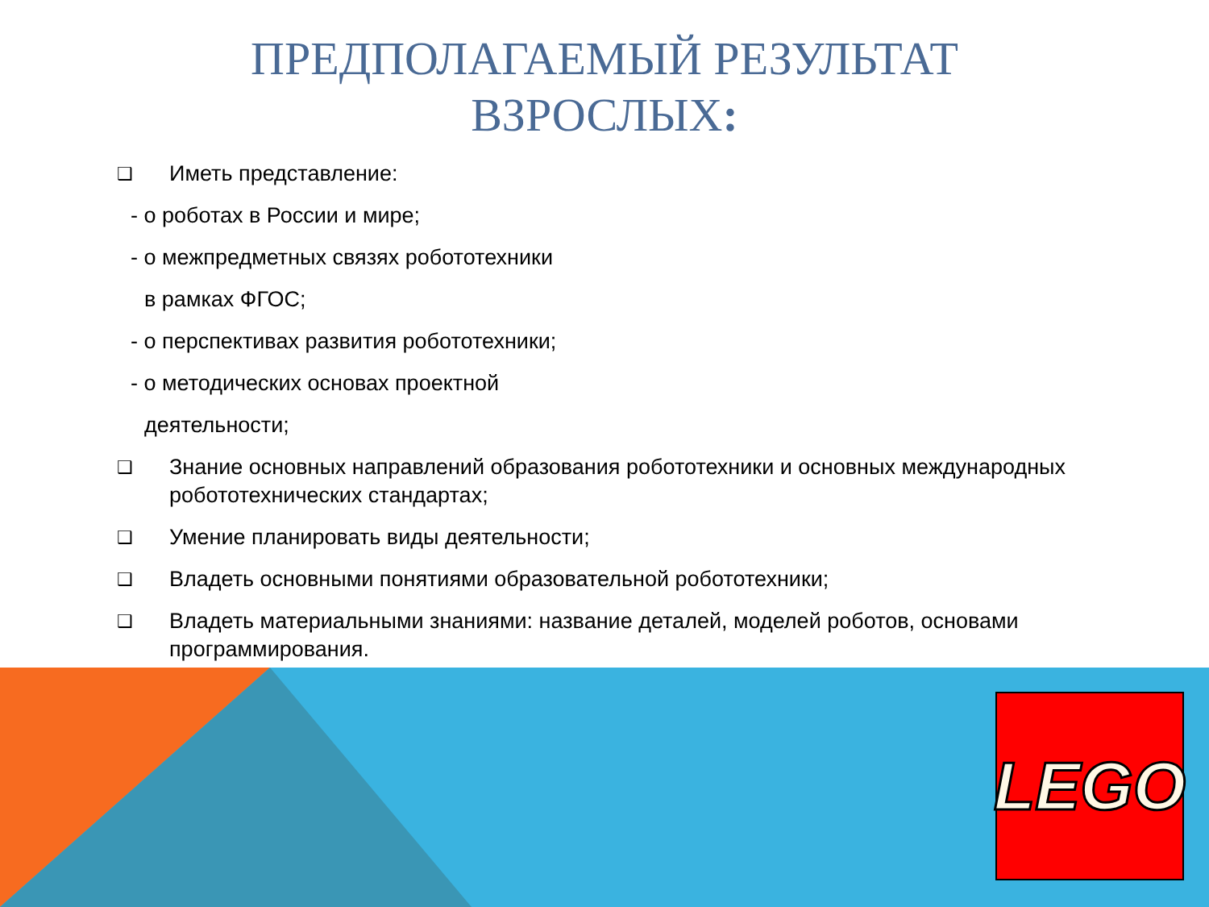ПРЕДПОЛАГАЕМЫЙ РЕЗУЛЬТАТ
ВЗРОСЛЫХ:
❑ Иметь представление:
- о роботах в России и мире;
- о межпредметных связях робототехники
в рамках ФГОС;
- о перспективах развития робототехники;
- о методических основах проектной
деятельности;
❑ Знание основных направлений образования робототехники и основных международных робототехнических стандартах;
❑ Умение планировать виды деятельности;
❑ Владеть основными понятиями образовательной робототехники;
❑ Владеть материальными знаниями: название деталей, моделей роботов, основами программирования.
LEGO